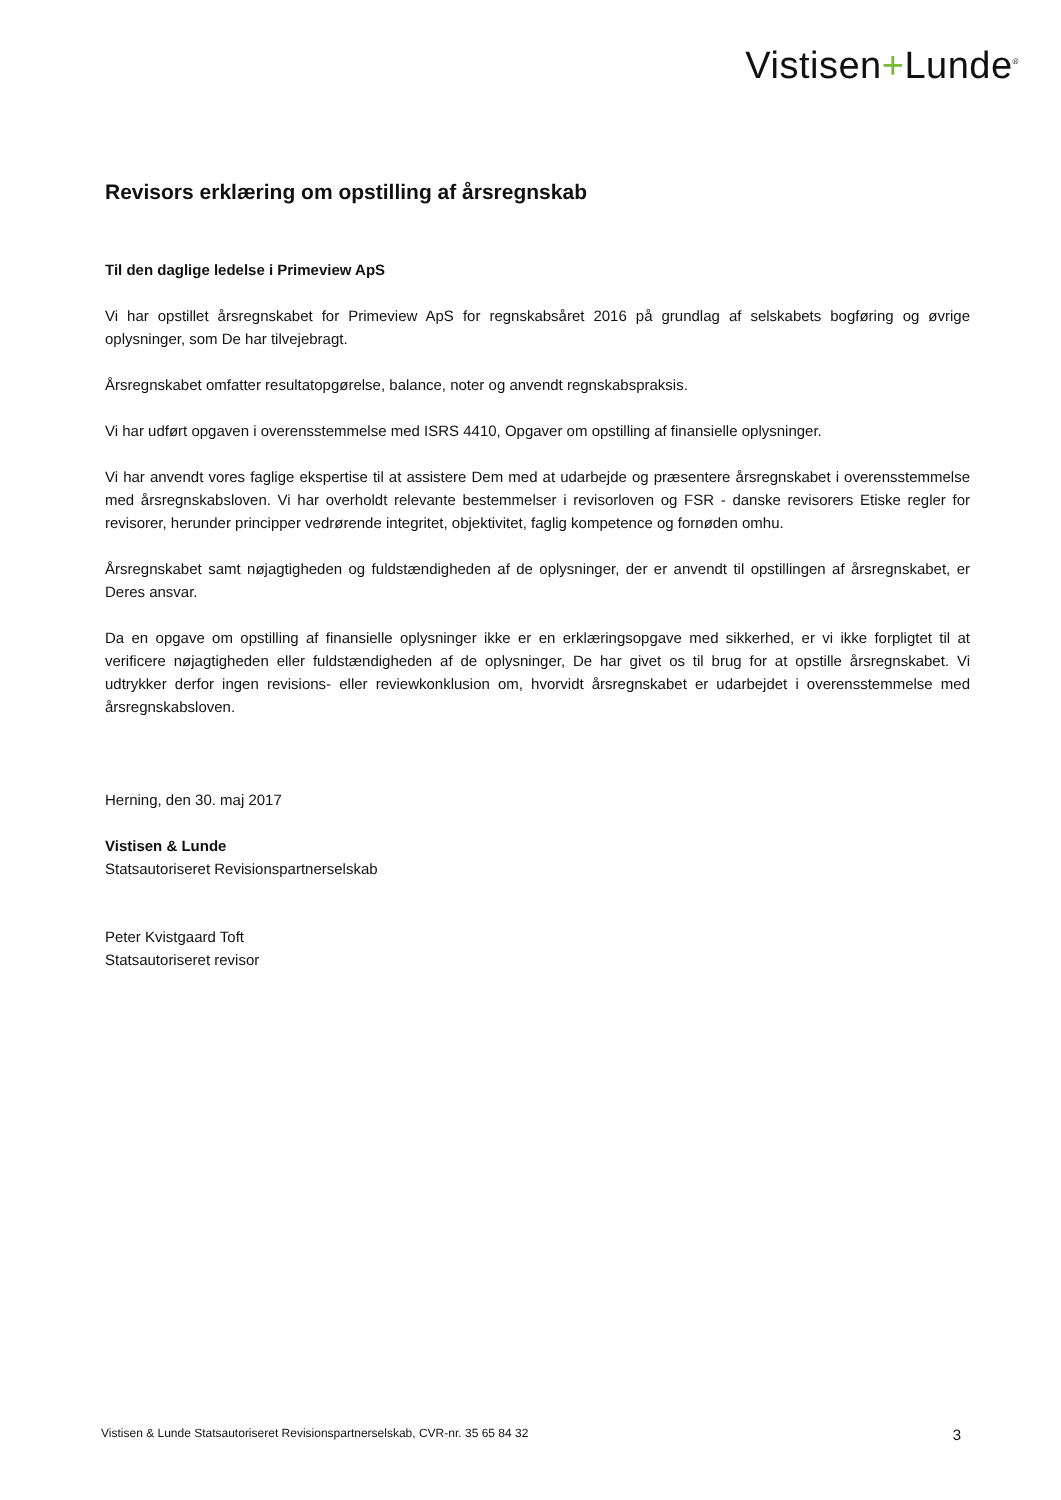Vistisen+Lunde<sup>®</sup>
Revisors erklæring om opstilling af årsregnskab
Til den daglige ledelse i Primeview ApS
Vi har opstillet årsregnskabet for Primeview ApS for regnskabsåret 2016 på grundlag af selskabets bogføring og øvrige oplysninger, som De har tilvejebragt.
Årsregnskabet omfatter resultatopgørelse, balance, noter og anvendt regnskabspraksis.
Vi har udført opgaven i overensstemmelse med ISRS 4410, Opgaver om opstilling af finansielle oplysninger.
Vi har anvendt vores faglige ekspertise til at assistere Dem med at udarbejde og præsentere årsregnskabet i overensstemmelse med årsregnskabsloven. Vi har overholdt relevante bestemmelser i revisorloven og FSR - danske revisorers Etiske regler for revisorer, herunder principper vedrørende integritet, objektivitet, faglig kompetence og fornøden omhu.
Årsregnskabet samt nøjagtigheden og fuldstændigheden af de oplysninger, der er anvendt til opstillingen af årsregnskabet, er Deres ansvar.
Da en opgave om opstilling af finansielle oplysninger ikke er en erklæringsopgave med sikkerhed, er vi ikke forpligtet til at verificere nøjagtigheden eller fuldstændigheden af de oplysninger, De har givet os til brug for at opstille årsregnskabet. Vi udtrykker derfor ingen revisions- eller reviewkonklusion om, hvorvidt årsregnskabet er udarbejdet i overensstemmelse med årsregnskabsloven.
Herning, den 30. maj 2017
Vistisen & Lunde
Statsautoriseret Revisionspartnerselskab
Peter Kvistgaard Toft
Statsautoriseret revisor
Vistisen & Lunde Statsautoriseret Revisionspartnerselskab, CVR-nr. 35 65 84 32 3